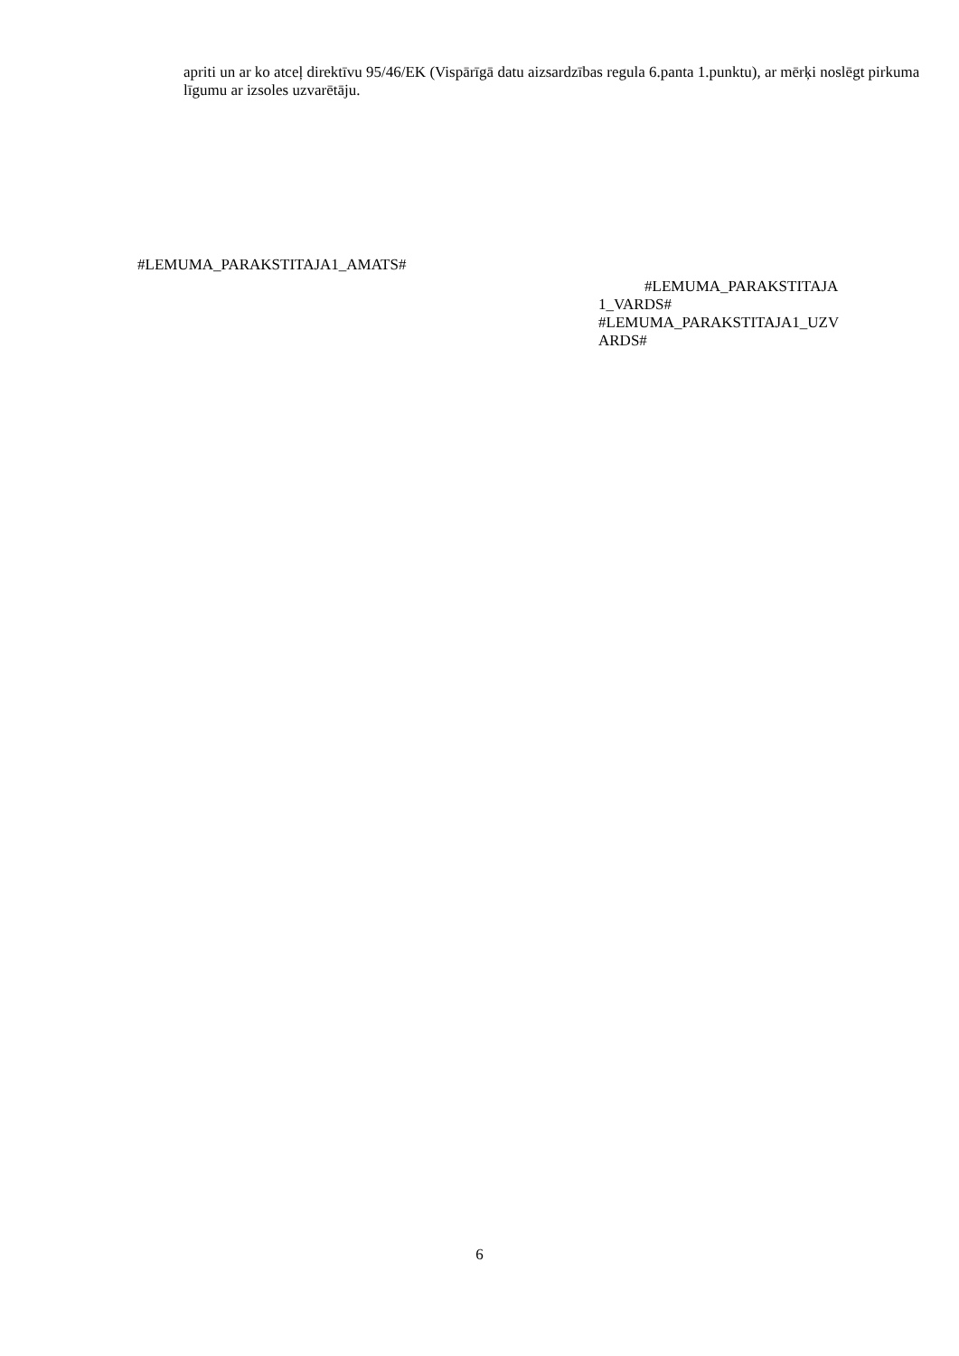apriti un ar ko atceļ direktīvu 95/46/EK (Vispārīgā datu aizsardzības regula 6.panta 1.punktu), ar mērķi noslēgt pirkuma līgumu ar izsoles uzvarētāju.
#LEMUMA_PARAKSTITAJA1_AMATS#
#LEMUMA_PARAKSTITAJA
1_VARDS#
#LEMUMA_PARAKSTITAJA1_UZV
ARDS#
6